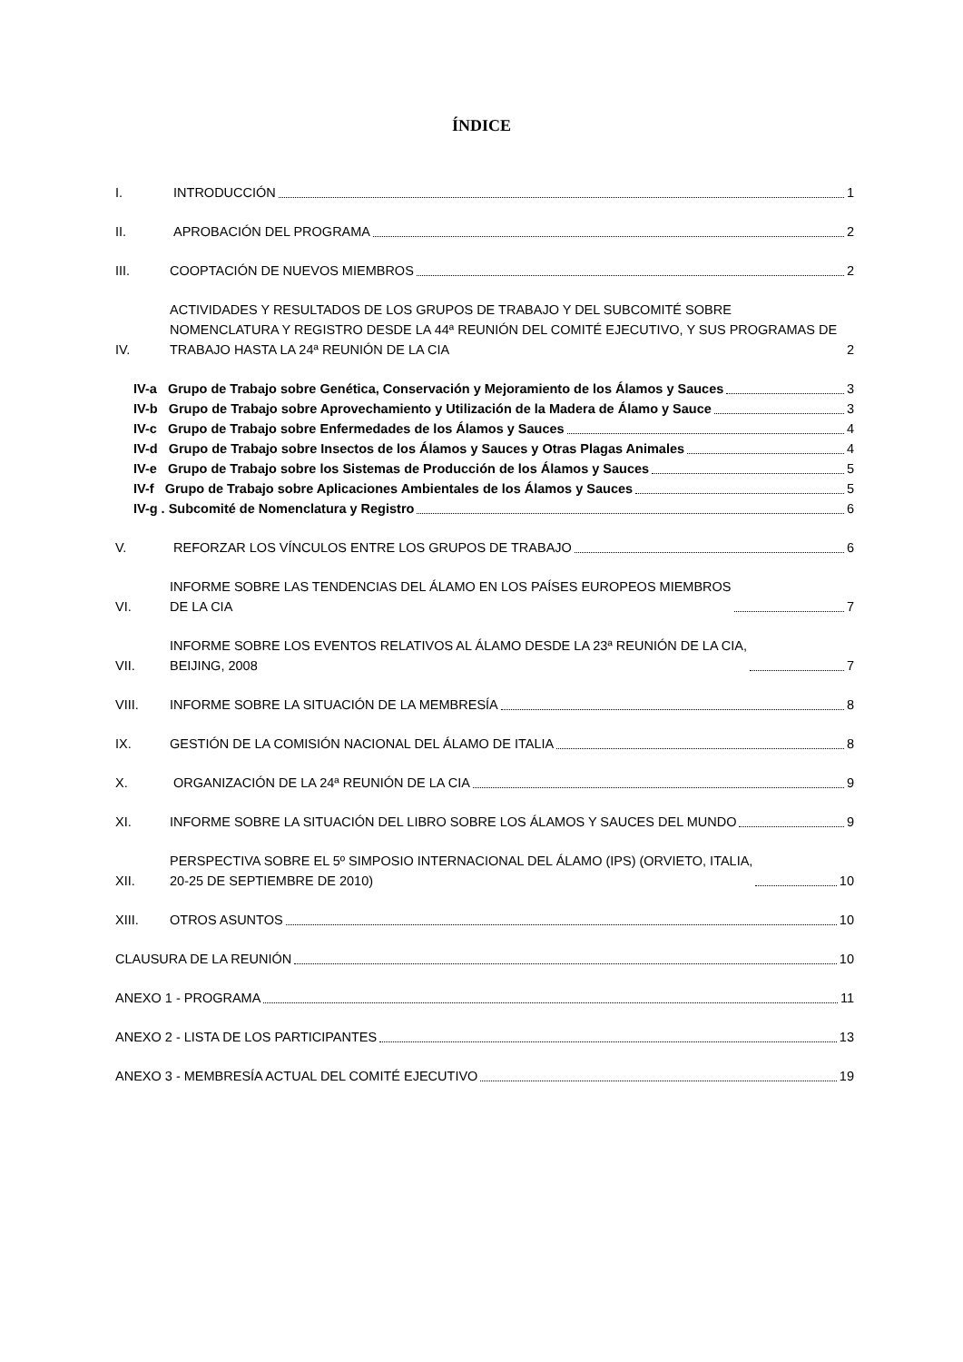ÍNDICE
I. INTRODUCCIÓN 1
II. APROBACIÓN DEL PROGRAMA 2
III. COOPTACIÓN DE NUEVOS MIEMBROS 2
IV. ACTIVIDADES Y RESULTADOS DE LOS GRUPOS DE TRABAJO Y DEL SUBCOMITÉ SOBRE NOMENCLATURA Y REGISTRO DESDE LA 44ª REUNIÓN DEL COMITÉ EJECUTIVO, Y SUS PROGRAMAS DE TRABAJO HASTA LA 24ª REUNIÓN DE LA CIA 2
IV-a Grupo de Trabajo sobre Genética, Conservación y Mejoramiento de los Álamos y Sauces 3
IV-b Grupo de Trabajo sobre Aprovechamiento y Utilización de la Madera de Álamo y Sauce 3
IV-c Grupo de Trabajo sobre Enfermedades de los Álamos y Sauces 4
IV-d Grupo de Trabajo sobre Insectos de los Álamos y Sauces y Otras Plagas Animales 4
IV-e Grupo de Trabajo sobre los Sistemas de Producción de los Álamos y Sauces 5
IV-f Grupo de Trabajo sobre Aplicaciones Ambientales de los Álamos y Sauces 5
IV-g . Subcomité de Nomenclatura y Registro 6
V. REFORZAR LOS VÍNCULOS ENTRE LOS GRUPOS DE TRABAJO 6
VI. INFORME SOBRE LAS TENDENCIAS DEL ÁLAMO EN LOS PAÍSES EUROPEOS MIEMBROS
DE LA CIA 7
VII. INFORME SOBRE LOS EVENTOS RELATIVOS AL ÁLAMO DESDE LA 23ª REUNIÓN DE LA CIA,
BEIJING, 2008 7
VIII. INFORME SOBRE LA SITUACIÓN DE LA MEMBRESÍA 8
IX. GESTIÓN DE LA COMISIÓN NACIONAL DEL ÁLAMO DE ITALIA 8
X. ORGANIZACIÓN DE LA 24ª REUNIÓN DE LA CIA 9
XI. INFORME SOBRE LA SITUACIÓN DEL LIBRO SOBRE LOS ÁLAMOS Y SAUCES DEL MUNDO 9
XII. PERSPECTIVA SOBRE EL 5º SIMPOSIO INTERNACIONAL DEL ÁLAMO (IPS) (ORVIETO, ITALIA,
20-25 DE SEPTIEMBRE DE 2010) 10
XIII. OTROS ASUNTOS 10
CLAUSURA DE LA REUNIÓN 10
ANEXO 1 - PROGRAMA 11
ANEXO 2 - LISTA DE LOS PARTICIPANTES 13
ANEXO 3 - MEMBRESÍA ACTUAL DEL COMITÉ EJECUTIVO 19